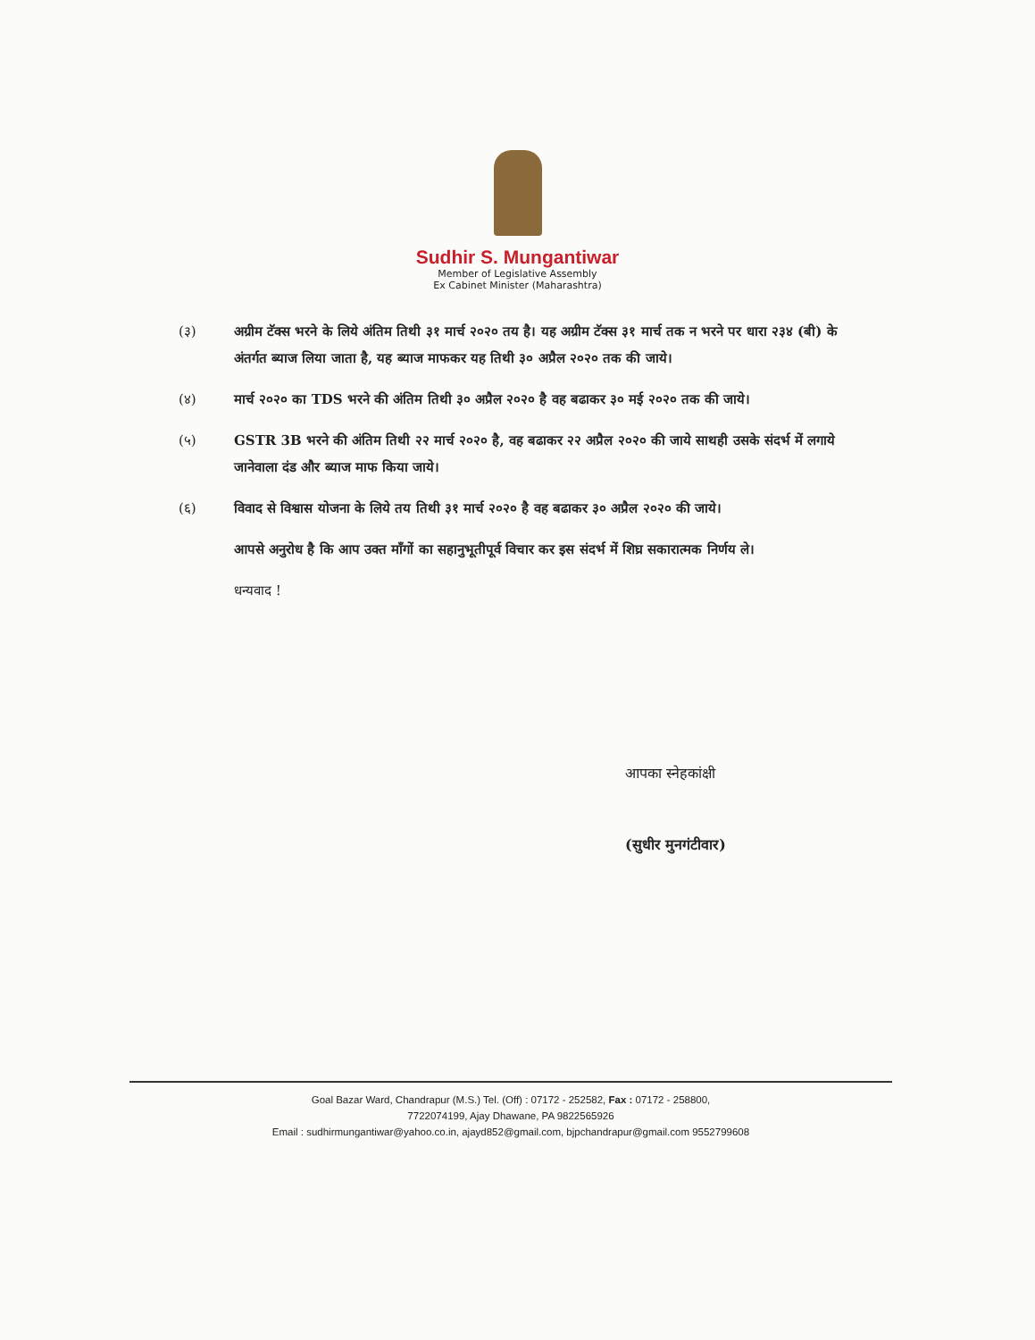Sudhir S. Mungantiwar
Member of Legislative Assembly
Ex Cabinet Minister (Maharashtra)
(३) अग्रीम टॅक्स भरने के लिये अंतिम तिथी ३१ मार्च २०२० तय है। यह अग्रीम टॅक्स ३१ मार्च तक न भरने पर धारा २३४ (बी) के अंतर्गत ब्याज लिया जाता है, यह ब्याज माफकर यह तिथी ३० अप्रैल २०२० तक की जाये।
(४) मार्च २०२० का TDS भरने की अंतिम तिथी ३० अप्रैल २०२० है वह बढाकर ३० मई २०२० तक की जाये।
(५) GSTR 3B भरने की अंतिम तिथी २२ मार्च २०२० है, वह बढाकर २२ अप्रैल २०२० की जाये साथही उसके संदर्भ में लगाये जानेवाला दंड और ब्याज माफ किया जाये।
(६) विवाद से विश्वास योजना के लिये तय तिथी ३१ मार्च २०२० है वह बढाकर ३० अप्रैल २०२० की जाये।
आपसे अनुरोध है कि आप उक्त माँगों का सहानुभूतीपूर्व विचार कर इस संदर्भ में शिघ्र सकारात्मक निर्णय ले।
धन्यवाद !
आपका स्नेहकांक्षी
(सुधीर मुनगंटीवार)
Goal Bazar Ward, Chandrapur (M.S.) Tel. (Off) : 07172 - 252582, Fax : 07172 - 258800,
7722074199, Ajay Dhawane, PA 9822565926
Email : sudhirmungantiwar@yahoo.co.in, ajayd852@gmail.com, bjpchandrapur@gmail.com 9552799608